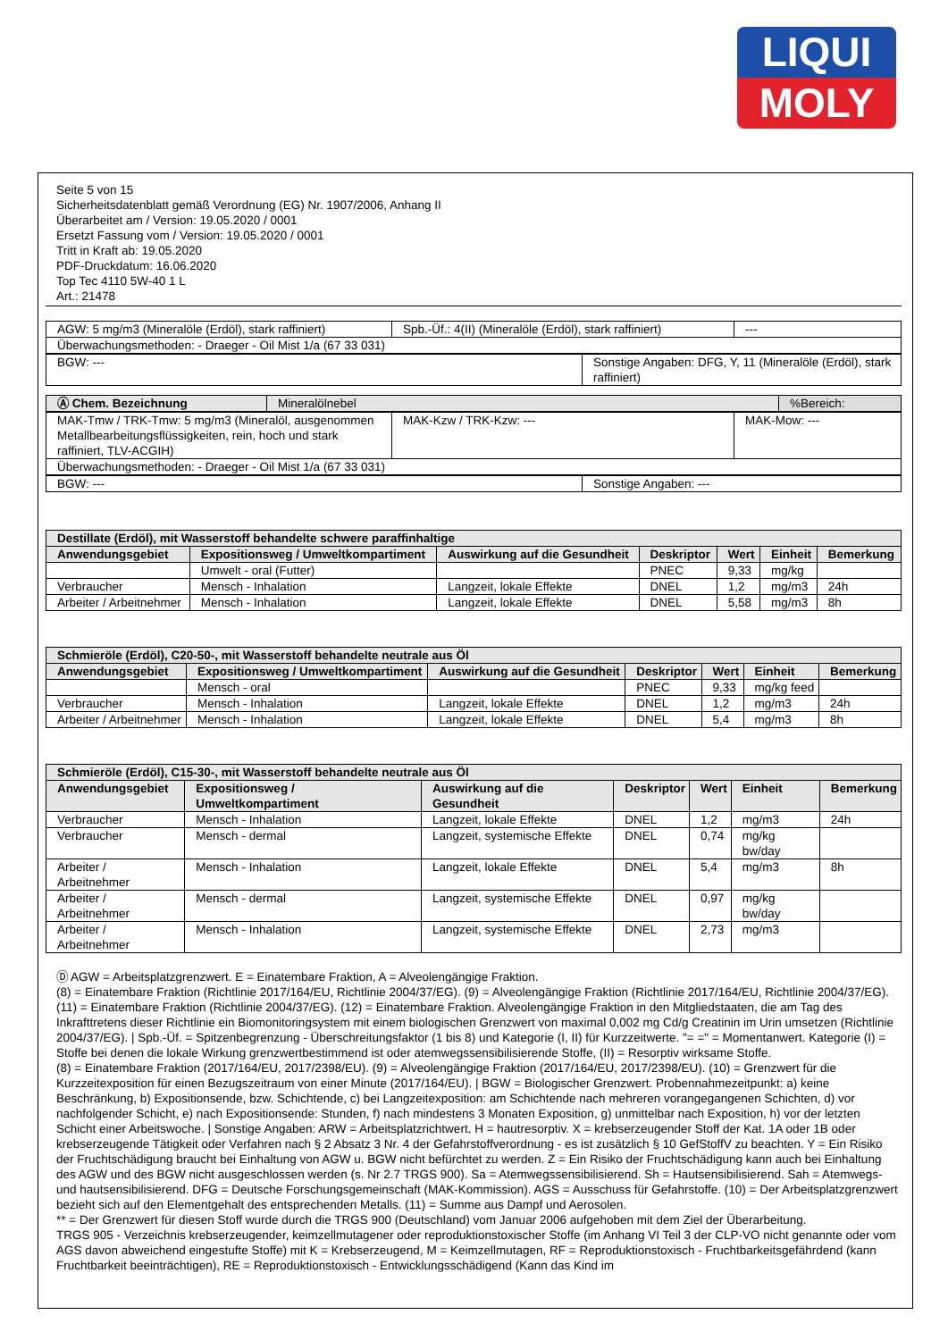LIQUI
MOLY
Seite 5 von 15
Sicherheitsdatenblatt gemäß Verordnung (EG) Nr. 1907/2006, Anhang II
Überarbeitet am / Version: 19.05.2020 / 0001
Ersetzt Fassung vom / Version: 19.05.2020 / 0001
Tritt in Kraft ab: 19.05.2020
PDF-Druckdatum: 16.06.2020
Top Tec 4110 5W-40 1 L
Art.: 21478
| AGW: 5 mg/m3 (Mineralöle (Erdöl), stark raffiniert) | Spb.-Üf.: 4(II) (Mineralöle (Erdöl), stark raffiniert) | --- |
| Überwachungsmethoden: - Draeger - Oil Mist 1/a (67 33 031) | | |
| BGW: --- | Sonstige Angaben: DFG, Y, 11 (Mineralöle (Erdöl), stark raffiniert) |
| Ⓐ Chem. Bezeichnung | Mineralölnebel | %Bereich: |
| MAK-Tmw / TRK-Tmw: 5 mg/m3 (Mineralöl, ausgenommen Metallbearbeitungsflüssigkeiten, rein, hoch und stark raffiniert, TLV-ACGIH) | MAK-Kzw / TRK-Kzw: --- | MAK-Mow: --- |
| Überwachungsmethoden: - Draeger - Oil Mist 1/a (67 33 031) | | |
| BGW: --- | Sonstige Angaben: --- |
| Destillate (Erdöl), mit Wasserstoff behandelte schwere paraffinhaltige | | | | | | |
| --- | --- | --- | --- | --- | --- | --- |
| Anwendungsgebiet | Expositionsweg / Umweltkompartiment | Auswirkung auf die Gesundheit | Deskriptor | Wert | Einheit | Bemerkung |
| | Umwelt - oral (Futter) | | PNEC | 9,33 | mg/kg | |
| Verbraucher | Mensch - Inhalation | Langzeit, lokale Effekte | DNEL | 1,2 | mg/m3 | 24h |
| Arbeiter / Arbeitnehmer | Mensch - Inhalation | Langzeit, lokale Effekte | DNEL | 5,58 | mg/m3 | 8h |
| Schmieröle (Erdöl), C20-50-, mit Wasserstoff behandelte neutrale aus Öl | | | | | | |
| --- | --- | --- | --- | --- | --- | --- |
| Anwendungsgebiet | Expositionsweg / Umweltkompartiment | Auswirkung auf die Gesundheit | Deskriptor | Wert | Einheit | Bemerkung |
| | Mensch - oral | | PNEC | 9,33 | mg/kg feed | |
| Verbraucher | Mensch - Inhalation | Langzeit, lokale Effekte | DNEL | 1,2 | mg/m3 | 24h |
| Arbeiter / Arbeitnehmer | Mensch - Inhalation | Langzeit, lokale Effekte | DNEL | 5,4 | mg/m3 | 8h |
| Schmieröle (Erdöl), C15-30-, mit Wasserstoff behandelte neutrale aus Öl | | | | | | |
| --- | --- | --- | --- | --- | --- | --- |
| Anwendungsgebiet | Expositionsweg / Umweltkompartiment | Auswirkung auf die Gesundheit | Deskriptor | Wert | Einheit | Bemerkung |
| Verbraucher | Mensch - Inhalation | Langzeit, lokale Effekte | DNEL | 1,2 | mg/m3 | 24h |
| Verbraucher | Mensch - dermal | Langzeit, systemische Effekte | DNEL | 0,74 | mg/kg bw/day | |
| Arbeiter / Arbeitnehmer | Mensch - Inhalation | Langzeit, lokale Effekte | DNEL | 5,4 | mg/m3 | 8h |
| Arbeiter / Arbeitnehmer | Mensch - dermal | Langzeit, systemische Effekte | DNEL | 0,97 | mg/kg bw/day | |
| Arbeiter / Arbeitnehmer | Mensch - Inhalation | Langzeit, systemische Effekte | DNEL | 2,73 | mg/m3 | |
Ⓓ AGW = Arbeitsplatzgrenzwert. E = Einatembare Fraktion, A = Alveolengängige Fraktion.
(8) = Einatembare Fraktion (Richtlinie 2017/164/EU, Richtlinie 2004/37/EG). (9) = Alveolengängige Fraktion (Richtlinie 2017/164/EU, Richtlinie 2004/37/EG). (11) = Einatembare Fraktion (Richtlinie 2004/37/EG). (12) = Einatembare Fraktion. Alveolengängige Fraktion in den Mitgliedstaaten, die am Tag des Inkrafttretens dieser Richtlinie ein Biomonitoringsystem mit einem biologischen Grenzwert von maximal 0,002 mg Cd/g Creatinin im Urin umsetzen (Richtlinie 2004/37/EG). | Spb.-Üf. = Spitzenbegrenzung - Überschreitungsfaktor (1 bis 8) und Kategorie (I, II) für Kurzzeitwerte. "= =" = Momentanwert. Kategorie (I) = Stoffe bei denen die lokale Wirkung grenzwertbestimmend ist oder atemwegssensibilisierende Stoffe, (II) = Resorptiv wirksame Stoffe.
(8) = Einatembare Fraktion (2017/164/EU, 2017/2398/EU). (9) = Alveolengängige Fraktion (2017/164/EU, 2017/2398/EU). (10) = Grenzwert für die Kurzzeitexposition für einen Bezugszeitraum von einer Minute (2017/164/EU). | BGW = Biologischer Grenzwert. Probennahmezeitpunkt: a) keine Beschränkung, b) Expositionsende, bzw. Schichtende, c) bei Langzeitexposition: am Schichtende nach mehreren vorangegangenen Schichten, d) vor nachfolgender Schicht, e) nach Expositionsende: Stunden, f) nach mindestens 3 Monaten Exposition, g) unmittelbar nach Exposition, h) vor der letzten Schicht einer Arbeitswoche. | Sonstige Angaben: ARW = Arbeitsplatzrichtwert. H = hautresorptiv. X = krebserzeugender Stoff der Kat. 1A oder 1B oder krebserzeugende Tätigkeit oder Verfahren nach § 2 Absatz 3 Nr. 4 der Gefahrstoffverordnung - es ist zusätzlich § 10 GefStoffV zu beachten. Y = Ein Risiko der Fruchtschädigung braucht bei Einhaltung von AGW u. BGW nicht befürchtet zu werden. Z = Ein Risiko der Fruchtschädigung kann auch bei Einhaltung des AGW und des BGW nicht ausgeschlossen werden (s. Nr 2.7 TRGS 900). Sa = Atemwegssensibilisierend. Sh = Hautsensibilisierend. Sah = Atemwegs- und hautsensibilisierend. DFG = Deutsche Forschungsgemeinschaft (MAK-Kommission). AGS = Ausschuss für Gefahrstoffe. (10) = Der Arbeitsplatzgrenzwert bezieht sich auf den Elementgehalt des entsprechenden Metalls. (11) = Summe aus Dampf und Aerosolen.
** = Der Grenzwert für diesen Stoff wurde durch die TRGS 900 (Deutschland) vom Januar 2006 aufgehoben mit dem Ziel der Überarbeitung.
TRGS 905 - Verzeichnis krebserzeugender, keimzellmutagener oder reproduktionstoxischer Stoffe (im Anhang VI Teil 3 der CLP-VO nicht genannte oder vom AGS davon abweichend eingestufte Stoffe) mit K = Krebserzeugend, M = Keimzellmutagen, RF = Reproduktionstoxisch - Fruchtbarkeitsgefährdend (kann Fruchtbarkeit beeinträchtigen), RE = Reproduktionstoxisch - Entwicklungsschädigend (Kann das Kind im